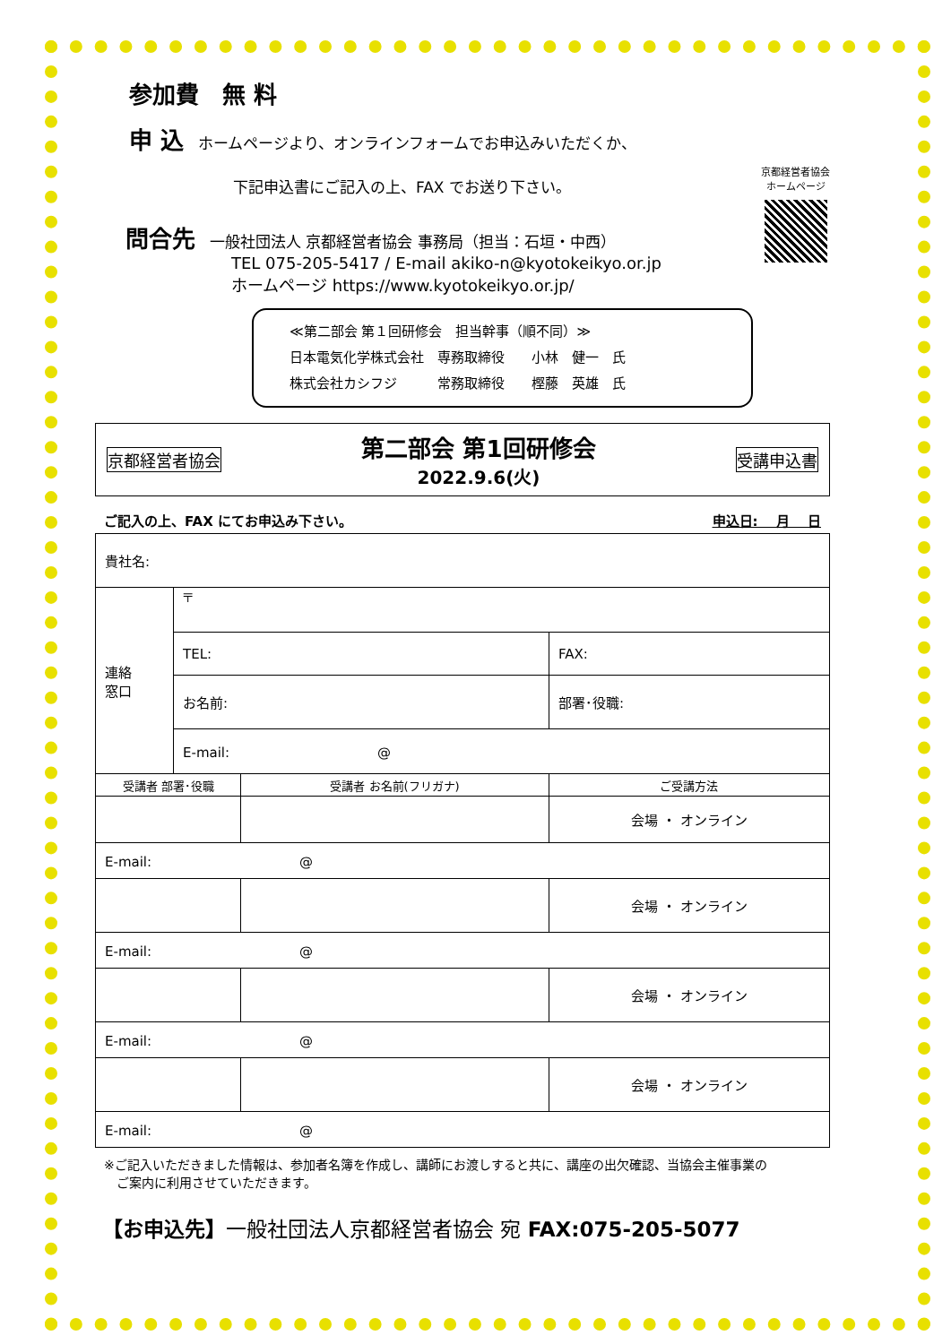参加費　無 料
申 込　ホームページより、オンラインフォームでお申込みいただくか、
下記申込書にご記入の上、FAX でお送り下さい。
京都経営者協会
ホームページ
問合先　一般社団法人 京都経営者協会 事務局（担当：石垣・中西）
TEL 075-205-5417 / E-mail akiko-n@kyotokeikyo.or.jp
ホームページ https://www.kyotokeikyo.or.jp/
≪第二部会 第１回研修会　担当幹事（順不同）≫
日本電気化学株式会社　専務取締役　　小林　健一　氏
株式会社カシフジ　　　常務取締役　　樫藤　英雄　氏
京都経営者協会 第二部会 第1回研修会
2022.9.6(火) 受講申込書
ご記入の上、FAX にてお申込み下さい。 申込日:　 月　 日
| 貴社名: | | | |
| 連絡 窓口 | 〒 | | |
| | TEL: | | FAX: |
| | お名前: | | 部署･役職: |
| | E-mail: @ | | |
| 受講者 部署･役職 | | 受講者 お名前(フリガナ) | ご受講方法 |
| | | | 会場 ・ オンライン |
| E-mail: @ | | | |
| | | | 会場 ・ オンライン |
| E-mail: @ | | | |
| | | | 会場 ・ オンライン |
| E-mail: @ | | | |
| | | | 会場 ・ オンライン |
| E-mail: @ | | | |
※ご記入いただきました情報は、参加者名簿を作成し、講師にお渡しすると共に、講座の出欠確認、当協会主催事業の
　ご案内に利用させていただきます。
【お申込先】一般社団法人京都経営者協会 宛 FAX:075-205-5077